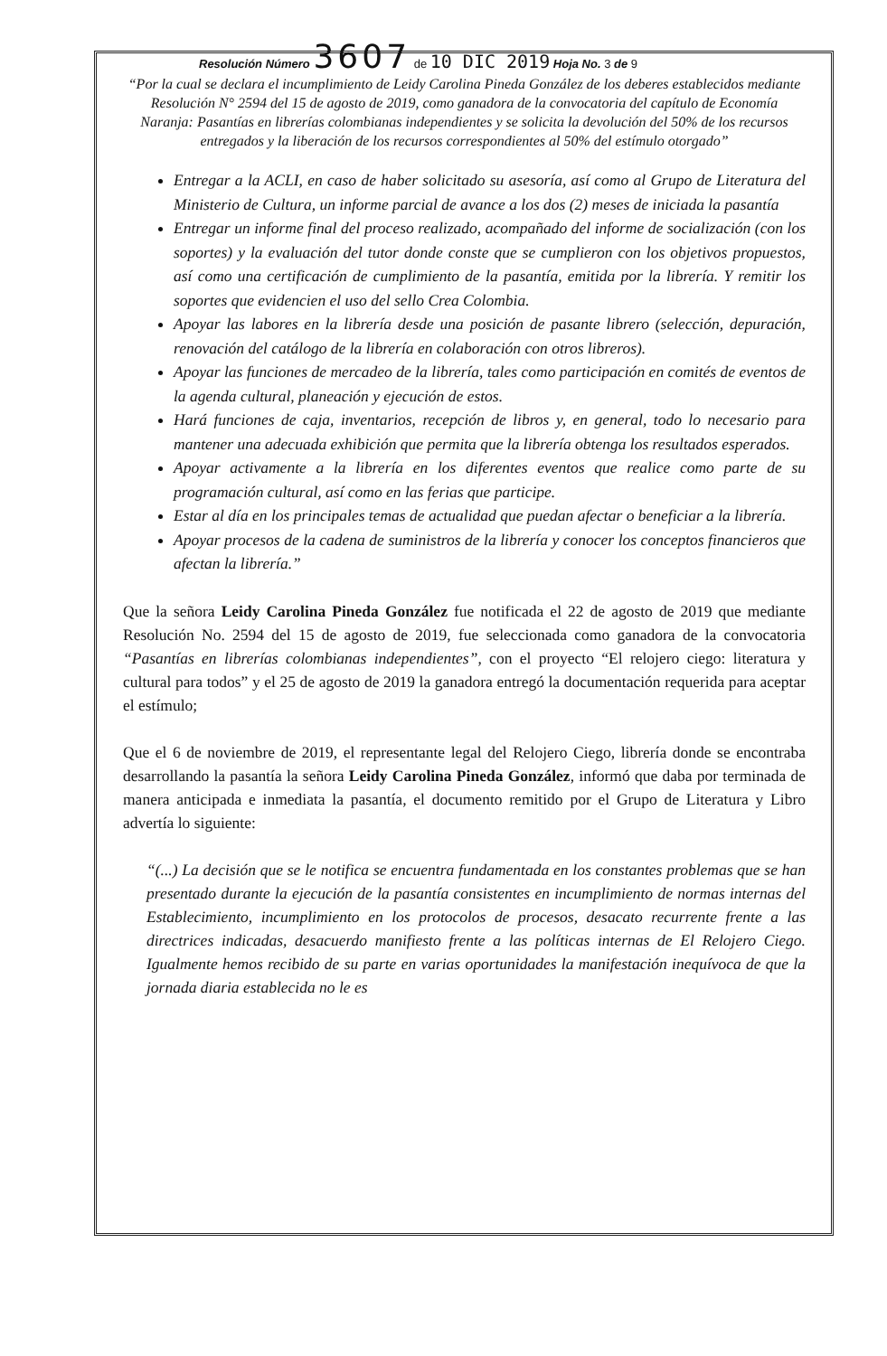Resolución Número 3607 de 10 DIC 2019 Hoja No. 3 de 9
“Por la cual se declara el incumplimiento de Leidy Carolina Pineda González de los deberes establecidos mediante Resolución N° 2594 del 15 de agosto de 2019, como ganadora de la convocatoria del capítulo de Economía Naranja: Pasantías en librerías colombianas independientes y se solicita la devolución del 50% de los recursos entregados y la liberación de los recursos correspondientes al 50% del estímulo otorgado”
Entregar a la ACLI, en caso de haber solicitado su asesoría, así como al Grupo de Literatura del Ministerio de Cultura, un informe parcial de avance a los dos (2) meses de iniciada la pasantía
Entregar un informe final del proceso realizado, acompañado del informe de socialización (con los soportes) y la evaluación del tutor donde conste que se cumplieron con los objetivos propuestos, así como una certificación de cumplimiento de la pasantía, emitida por la librería. Y remitir los soportes que evidencien el uso del sello Crea Colombia.
Apoyar las labores en la librería desde una posición de pasante librero (selección, depuración, renovación del catálogo de la librería en colaboración con otros libreros).
Apoyar las funciones de mercadeo de la librería, tales como participación en comités de eventos de la agenda cultural, planeación y ejecución de estos.
Hará funciones de caja, inventarios, recepción de libros y, en general, todo lo necesario para mantener una adecuada exhibición que permita que la librería obtenga los resultados esperados.
Apoyar activamente a la librería en los diferentes eventos que realice como parte de su programación cultural, así como en las ferias que participe.
Estar al día en los principales temas de actualidad que puedan afectar o beneficiar a la librería.
Apoyar procesos de la cadena de suministros de la librería y conocer los conceptos financieros que afectan la librería.”
Que la señora Leidy Carolina Pineda González fue notificada el 22 de agosto de 2019 que mediante Resolución No. 2594 del 15 de agosto de 2019, fue seleccionada como ganadora de la convocatoria “Pasantías en librerías colombianas independientes”, con el proyecto “El relojero ciego: literatura y cultural para todos” y el 25 de agosto de 2019 la ganadora entregó la documentación requerida para aceptar el estímulo;
Que el 6 de noviembre de 2019, el representante legal del Relojero Ciego, librería donde se encontraba desarrollando la pasantía la señora Leidy Carolina Pineda González, informó que daba por terminada de manera anticipada e inmediata la pasantía, el documento remitido por el Grupo de Literatura y Libro advertía lo siguiente:
“(...) La decisión que se le notifica se encuentra fundamentada en los constantes problemas que se han presentado durante la ejecución de la pasantía consistentes en incumplimiento de normas internas del Establecimiento, incumplimiento en los protocolos de procesos, desacato recurrente frente a las directrices indicadas, desacuerdo manifiesto frente a las políticas internas de El Relojero Ciego. Igualmente hemos recibido de su parte en varias oportunidades la manifestación inequívoca de que la jornada diaria establecida no le es